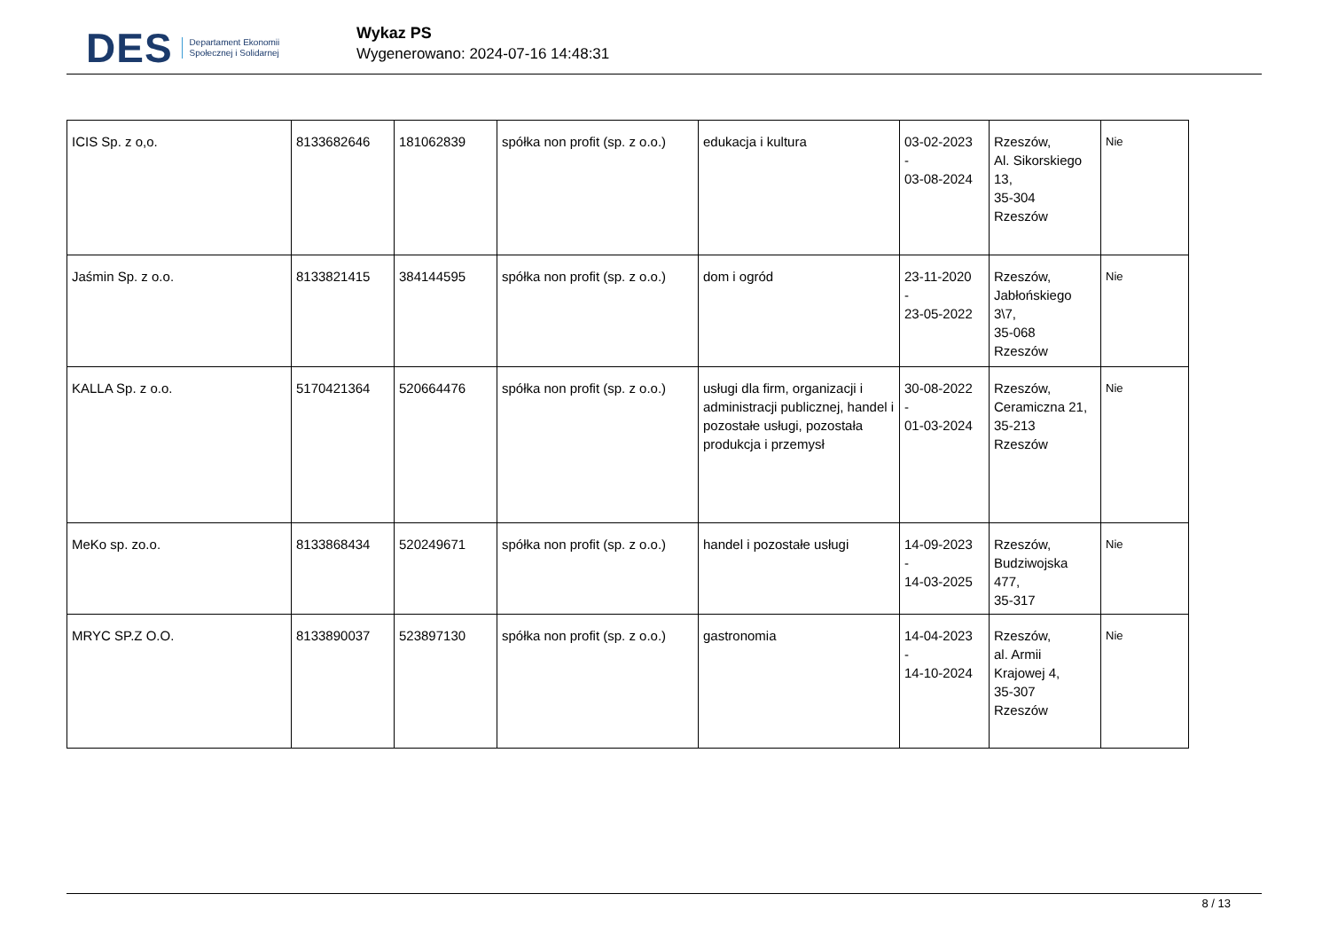DES Departament Ekonomii
Społecznej i Solidarnej
Wykaz PS
Wygenerowano: 2024-07-16 14:48:31
| ICIS Sp. z o,o. | 8133682646 | 181062839 | spółka non profit (sp. z o.o.) | edukacja i kultura | 03-02-2023 - 03-08-2024 | Rzeszów, Al. Sikorskiego 13, 35-304 Rzeszów | Nie |
| Jaśmin Sp. z o.o. | 8133821415 | 384144595 | spółka non profit (sp. z o.o.) | dom i ogród | 23-11-2020 - 23-05-2022 | Rzeszów, Jabłońskiego 3\7, 35-068 Rzeszów | Nie |
| KALLA Sp. z o.o. | 5170421364 | 520664476 | spółka non profit (sp. z o.o.) | usługi dla firm, organizacji i administracji publicznej, handel i pozostałe usługi, pozostała produkcja i przemysł | 30-08-2022 - 01-03-2024 | Rzeszów, Ceramiczna 21, 35-213 Rzeszów | Nie |
| MeKo sp. zo.o. | 8133868434 | 520249671 | spółka non profit (sp. z o.o.) | handel i pozostałe usługi | 14-09-2023 - 14-03-2025 | Rzeszów, Budziwojska 477, 35-317 | Nie |
| MRYC SP.Z O.O. | 8133890037 | 523897130 | spółka non profit (sp. z o.o.) | gastronomia | 14-04-2023 - 14-10-2024 | Rzeszów, al. Armii Krajowej 4, 35-307 Rzeszów | Nie |
8 / 13